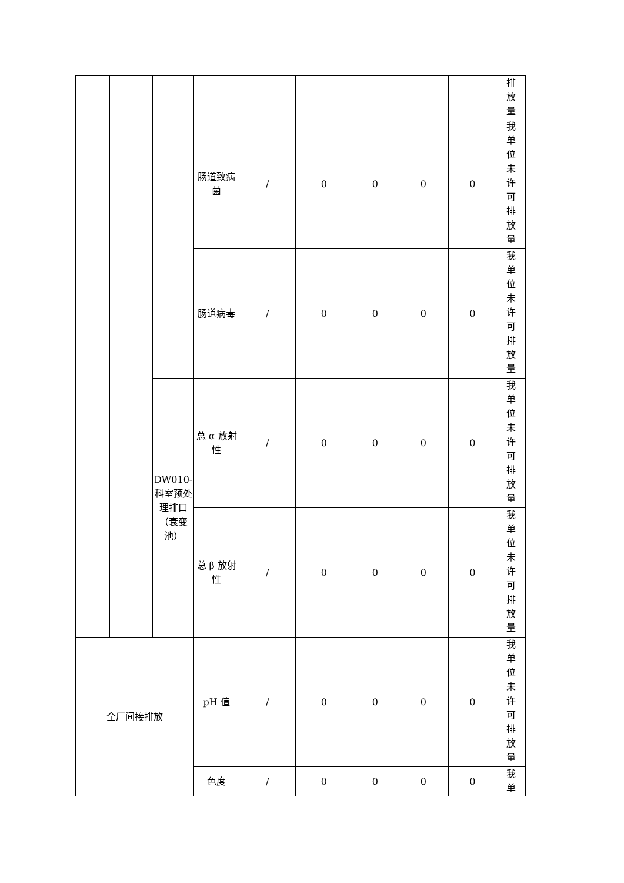| | | | | | | | | | 排 放 量 |
| | | | 肠道致病菌 | / | 0 | 0 | 0 | 0 | 我 单 位 未 许 可 排 放 量 |
| | | | 肠道病毒 | / | 0 | 0 | 0 | 0 | 我 单 位 未 许 可 排 放 量 |
| | | DW010-科室预处理排口（衰变池） | 总 α 放射性 | / | 0 | 0 | 0 | 0 | 我 单 位 未 许 可 排 放 量 |
| | | | 总 β 放射性 | / | 0 | 0 | 0 | 0 | 我 单 位 未 许 可 排 放 量 |
| 全厂间接排放 | | | pH 值 | / | 0 | 0 | 0 | 0 | 我 单 位 未 许 可 排 放 量 |
| | | | 色度 | / | 0 | 0 | 0 | 0 | 我 单 |